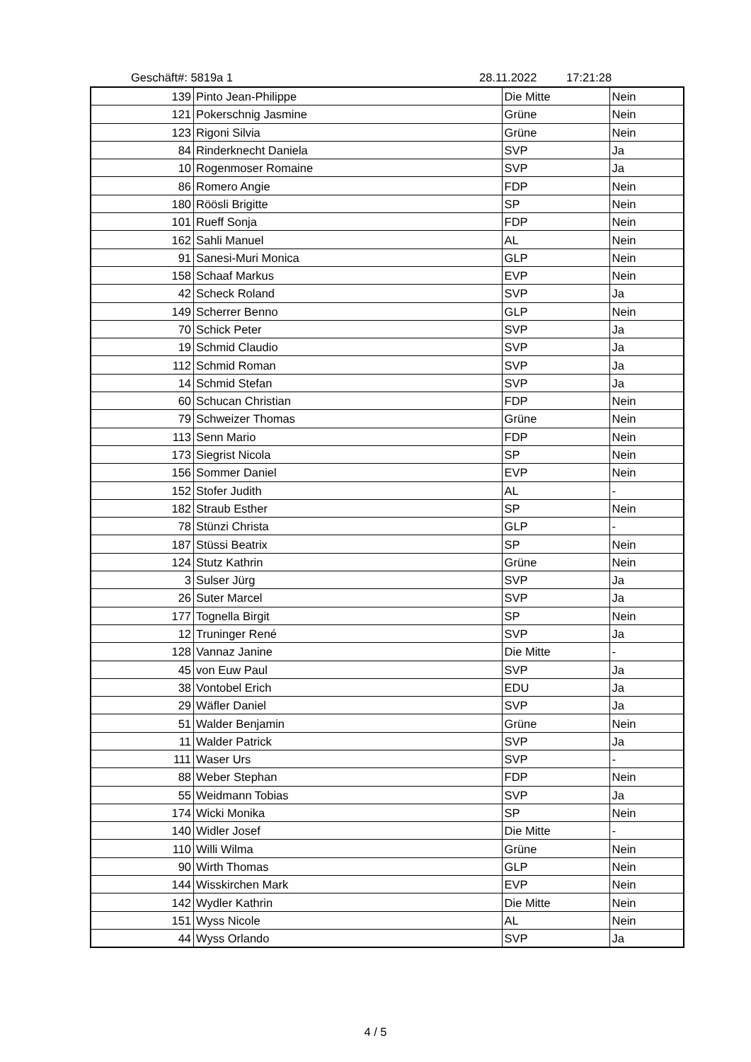Geschäft#: 5819a 1 28.11.2022 17:21:28
| 139 | Pinto Jean-Philippe | Die Mitte | Nein |
| 121 | Pokerschnig Jasmine | Grüne | Nein |
| 123 | Rigoni Silvia | Grüne | Nein |
| 84 | Rinderknecht Daniela | SVP | Ja |
| 10 | Rogenmoser Romaine | SVP | Ja |
| 86 | Romero Angie | FDP | Nein |
| 180 | Röösli Brigitte | SP | Nein |
| 101 | Rueff Sonja | FDP | Nein |
| 162 | Sahli Manuel | AL | Nein |
| 91 | Sanesi-Muri Monica | GLP | Nein |
| 158 | Schaaf Markus | EVP | Nein |
| 42 | Scheck Roland | SVP | Ja |
| 149 | Scherrer Benno | GLP | Nein |
| 70 | Schick Peter | SVP | Ja |
| 19 | Schmid Claudio | SVP | Ja |
| 112 | Schmid Roman | SVP | Ja |
| 14 | Schmid Stefan | SVP | Ja |
| 60 | Schucan Christian | FDP | Nein |
| 79 | Schweizer Thomas | Grüne | Nein |
| 113 | Senn Mario | FDP | Nein |
| 173 | Siegrist Nicola | SP | Nein |
| 156 | Sommer Daniel | EVP | Nein |
| 152 | Stofer Judith | AL | - |
| 182 | Straub Esther | SP | Nein |
| 78 | Stünzi Christa | GLP | - |
| 187 | Stüssi Beatrix | SP | Nein |
| 124 | Stutz Kathrin | Grüne | Nein |
| 3 | Sulser Jürg | SVP | Ja |
| 26 | Suter Marcel | SVP | Ja |
| 177 | Tognella Birgit | SP | Nein |
| 12 | Truninger René | SVP | Ja |
| 128 | Vannaz Janine | Die Mitte | - |
| 45 | von Euw Paul | SVP | Ja |
| 38 | Vontobel Erich | EDU | Ja |
| 29 | Wäfler Daniel | SVP | Ja |
| 51 | Walder Benjamin | Grüne | Nein |
| 11 | Walder Patrick | SVP | Ja |
| 111 | Waser Urs | SVP | - |
| 88 | Weber Stephan | FDP | Nein |
| 55 | Weidmann Tobias | SVP | Ja |
| 174 | Wicki Monika | SP | Nein |
| 140 | Widler Josef | Die Mitte | - |
| 110 | Willi Wilma | Grüne | Nein |
| 90 | Wirth Thomas | GLP | Nein |
| 144 | Wisskirchen Mark | EVP | Nein |
| 142 | Wydler Kathrin | Die Mitte | Nein |
| 151 | Wyss Nicole | AL | Nein |
| 44 | Wyss Orlando | SVP | Ja |
4 / 5